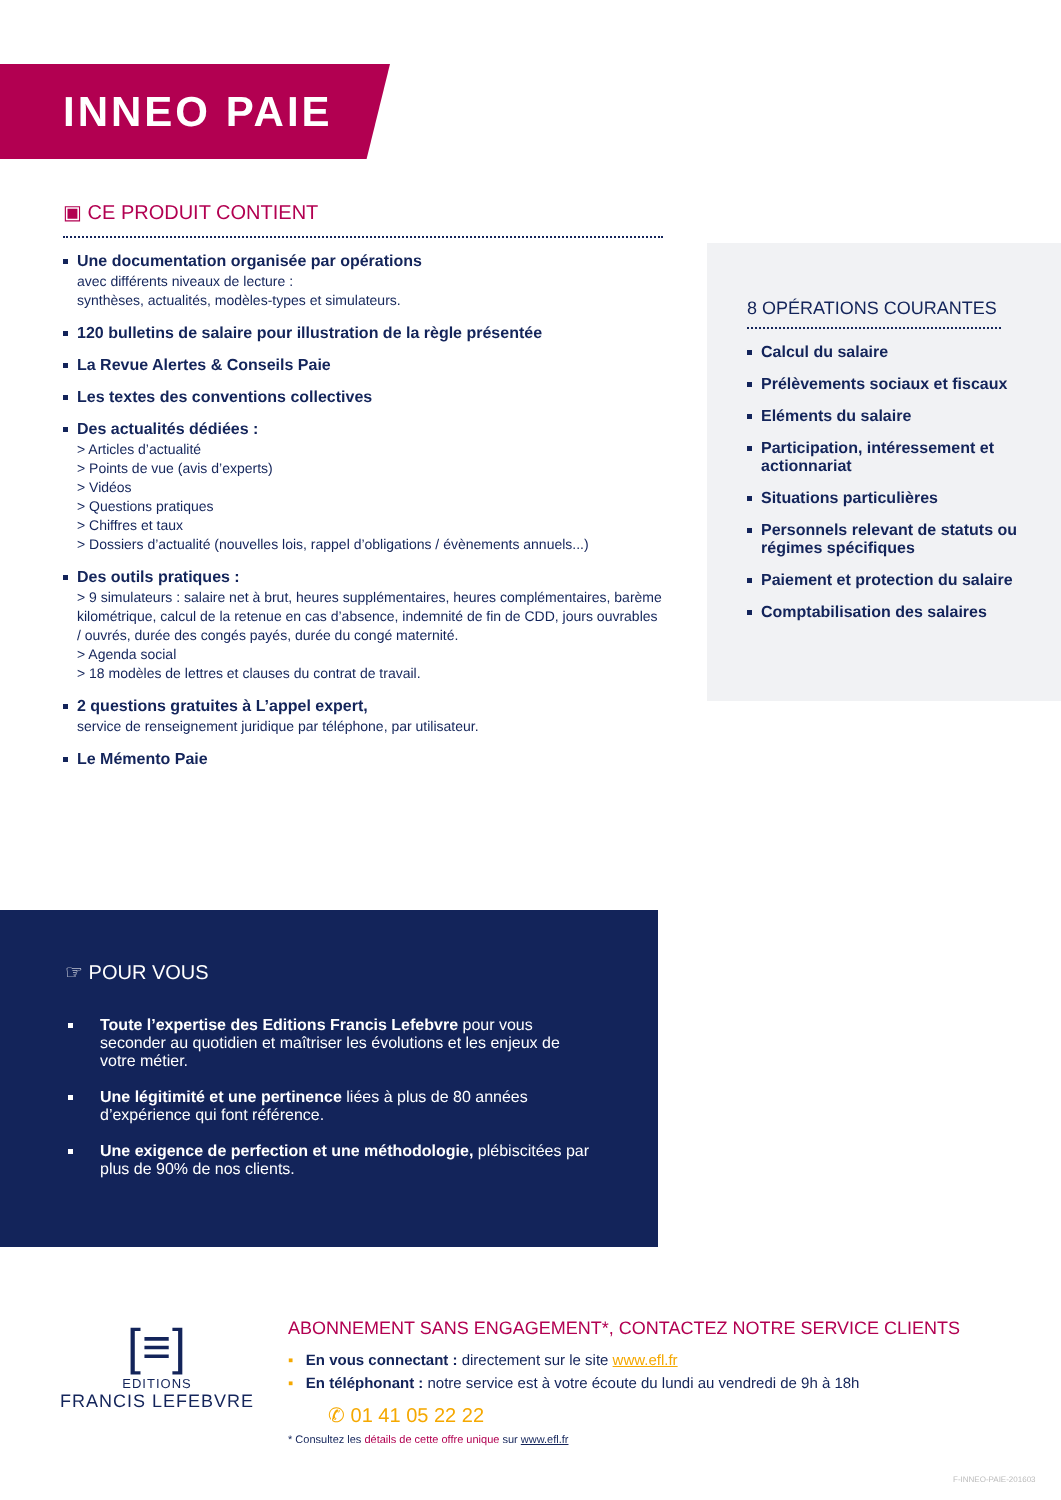INNEO PAIE
▣ CE PRODUIT CONTIENT
Une documentation organisée par opérations
avec différents niveaux de lecture :
synthèses, actualités, modèles-types et simulateurs.
120 bulletins de salaire pour illustration de la règle présentée
La Revue Alertes & Conseils Paie
Les textes des conventions collectives
Des actualités dédiées :
> Articles d’actualité
> Points de vue (avis d’experts)
> Vidéos
> Questions pratiques
> Chiffres et taux
> Dossiers d’actualité (nouvelles lois, rappel d’obligations / évènements annuels...)
Des outils pratiques :
> 9 simulateurs : salaire net à brut, heures supplémentaires, heures complémentaires, barème kilométrique, calcul de la retenue en cas d’absence, indemnité de fin de CDD, jours ouvrables / ouvrés, durée des congés payés, durée du congé maternité.
> Agenda social
> 18 modèles de lettres et clauses du contrat de travail.
2 questions gratuites à L’appel expert,
service de renseignement juridique par téléphone, par utilisateur.
Le Mémento Paie
8 OPÉRATIONS COURANTES
Calcul du salaire
Prélèvements sociaux et fiscaux
Eléments du salaire
Participation, intéressement et actionnariat
Situations particulières
Personnels relevant de statuts ou régimes spécifiques
Paiement et protection du salaire
Comptabilisation des salaires
☞ POUR VOUS
Toute l’expertise des Editions Francis Lefebvre pour vous seconder au quotidien et maîtriser les évolutions et les enjeux de votre métier.
Une légitimité et une pertinence liées à plus de 80 années d’expérience qui font référence.
Une exigence de perfection et une méthodologie, plébiscitées par plus de 90% de nos clients.
[≡]
EDITIONS
FRANCIS LEFEBVRE
ABONNEMENT SANS ENGAGEMENT*, CONTACTEZ NOTRE SERVICE CLIENTS
▪ En vous connectant : directement sur le site www.efl.fr
▪ En téléphonant : notre service est à votre écoute du lundi au vendredi de 9h à 18h
✆ 01 41 05 22 22
* Consultez les détails de cette offre unique sur www.efl.fr
F-INNEO-PAIE-201603